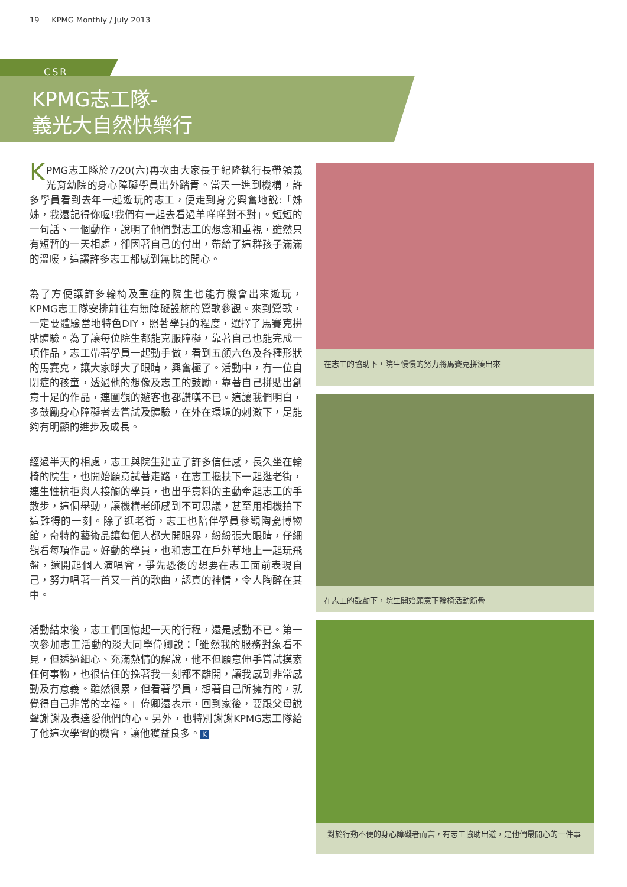19 KPMG Monthly / July 2013
CSR
KPMG志工隊-
義光大自然快樂行
KPMG志工隊於7/20(六)再次由大家長于紀隆執行長帶領義光育幼院的身心障礙學員出外踏青。當天一進到機構，許多學員看到去年一起遊玩的志工，便走到身旁興奮地說:「姊姊，我還記得你喔!我們有一起去看過羊咩咩對不對」。短短的一句話、一個動作，說明了他們對志工的想念和重視，雖然只有短暫的一天相處，卻因著自己的付出，帶給了這群孩子滿滿的溫暖，這讓許多志工都感到無比的開心。
為了方便讓許多輪椅及重症的院生也能有機會出來遊玩，KPMG志工隊安排前往有無障礙設施的鶯歌參觀。來到鶯歌，一定要體驗當地特色DIY，照著學員的程度，選擇了馬賽克拼貼體驗。為了讓每位院生都能克服障礙，靠著自己也能完成一項作品，志工帶著學員一起動手做，看到五顏六色及各種形狀的馬賽克，讓大家睜大了眼睛，興奮極了。活動中，有一位自閉症的孩童，透過他的想像及志工的鼓勵，靠著自己拼貼出創意十足的作品，連圍觀的遊客也都讚嘆不已。這讓我們明白，多鼓勵身心障礙者去嘗試及體驗，在外在環境的刺激下，是能夠有明顯的進步及成長。
經過半天的相處，志工與院生建立了許多信任感，長久坐在輪椅的院生，也開始願意試著走路，在志工攙扶下一起逛老街，連生性抗拒與人接觸的學員，也出乎意料的主動牽起志工的手散步，這個舉動，讓機構老師感到不可思議，甚至用相機拍下這難得的一刻。除了逛老街，志工也陪伴學員參觀陶瓷博物館，奇特的藝術品讓每個人都大開眼界，紛紛張大眼睛，仔細觀看每項作品。好動的學員，也和志工在戶外草地上一起玩飛盤，還開起個人演唱會，爭先恐後的想要在志工面前表現自己，努力唱著一首又一首的歌曲，認真的神情，令人陶醉在其中。
活動結束後，志工們回憶起一天的行程，還是感動不已。第一次參加志工活動的淡大同學偉卿說：「雖然我的服務對象看不見，但透過細心、充滿熱情的解說，他不但願意伸手嘗試摸索任何事物，也很信任的挽著我一刻都不離開，讓我感到非常感動及有意義。雖然很累，但看著學員，想著自己所擁有的，就覺得自己非常的幸福。」偉卿還表示，回到家後，要跟父母說聲謝謝及表達愛他們的心。另外，也特別謝謝KPMG志工隊給了他這次學習的機會，讓他獲益良多。 K
在志工的協助下，院生慢慢的努力將馬賽克拼湊出來
在志工的鼓勵下，院生開始願意下輪椅活動筋骨
對於行動不便的身心障礙者而言，有志工協助出遊，是他們最開心的一件事